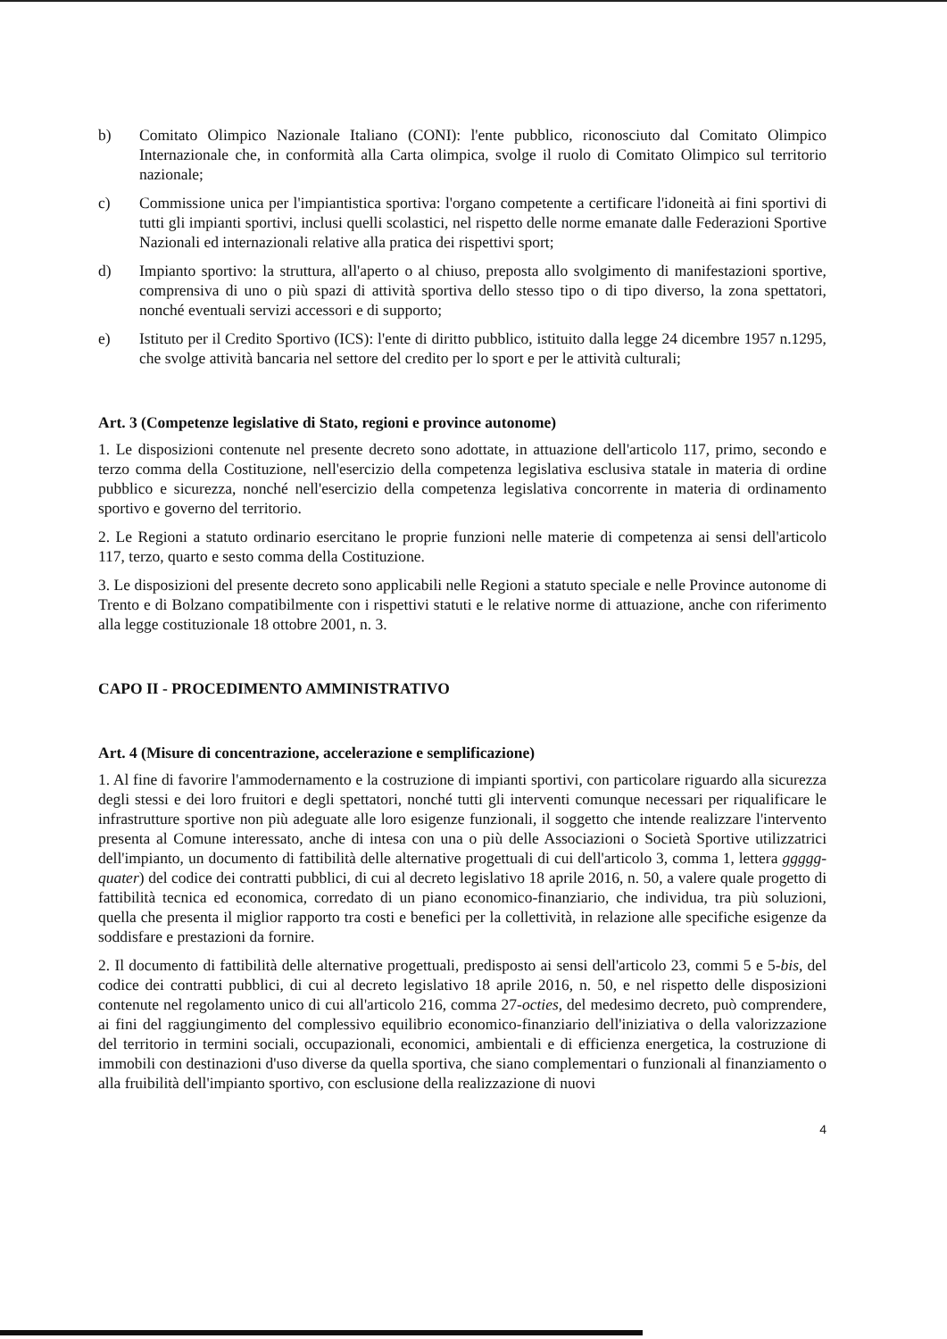b) Comitato Olimpico Nazionale Italiano (CONI): l'ente pubblico, riconosciuto dal Comitato Olimpico Internazionale che, in conformità alla Carta olimpica, svolge il ruolo di Comitato Olimpico sul territorio nazionale;
c) Commissione unica per l'impiantistica sportiva: l'organo competente a certificare l'idoneità ai fini sportivi di tutti gli impianti sportivi, inclusi quelli scolastici, nel rispetto delle norme emanate dalle Federazioni Sportive Nazionali ed internazionali relative alla pratica dei rispettivi sport;
d) Impianto sportivo: la struttura, all'aperto o al chiuso, preposta allo svolgimento di manifestazioni sportive, comprensiva di uno o più spazi di attività sportiva dello stesso tipo o di tipo diverso, la zona spettatori, nonché eventuali servizi accessori e di supporto;
e) Istituto per il Credito Sportivo (ICS): l'ente di diritto pubblico, istituito dalla legge 24 dicembre 1957 n.1295, che svolge attività bancaria nel settore del credito per lo sport e per le attività culturali;
Art. 3 (Competenze legislative di Stato, regioni e province autonome)
1. Le disposizioni contenute nel presente decreto sono adottate, in attuazione dell'articolo 117, primo, secondo e terzo comma della Costituzione, nell'esercizio della competenza legislativa esclusiva statale in materia di ordine pubblico e sicurezza, nonché nell'esercizio della competenza legislativa concorrente in materia di ordinamento sportivo e governo del territorio.
2. Le Regioni a statuto ordinario esercitano le proprie funzioni nelle materie di competenza ai sensi dell'articolo 117, terzo, quarto e sesto comma della Costituzione.
3. Le disposizioni del presente decreto sono applicabili nelle Regioni a statuto speciale e nelle Province autonome di Trento e di Bolzano compatibilmente con i rispettivi statuti e le relative norme di attuazione, anche con riferimento alla legge costituzionale 18 ottobre 2001, n. 3.
CAPO II - PROCEDIMENTO AMMINISTRATIVO
Art. 4 (Misure di concentrazione, accelerazione e semplificazione)
1. Al fine di favorire l'ammodernamento e la costruzione di impianti sportivi, con particolare riguardo alla sicurezza degli stessi e dei loro fruitori e degli spettatori, nonché tutti gli interventi comunque necessari per riqualificare le infrastrutture sportive non più adeguate alle loro esigenze funzionali, il soggetto che intende realizzare l'intervento presenta al Comune interessato, anche di intesa con una o più delle Associazioni o Società Sportive utilizzatrici dell'impianto, un documento di fattibilità delle alternative progettuali di cui dell'articolo 3, comma 1, lettera ggggg-quater) del codice dei contratti pubblici, di cui al decreto legislativo 18 aprile 2016, n. 50, a valere quale progetto di fattibilità tecnica ed economica, corredato di un piano economico-finanziario, che individua, tra più soluzioni, quella che presenta il miglior rapporto tra costi e benefici per la collettività, in relazione alle specifiche esigenze da soddisfare e prestazioni da fornire.
2. Il documento di fattibilità delle alternative progettuali, predisposto ai sensi dell'articolo 23, commi 5 e 5-bis, del codice dei contratti pubblici, di cui al decreto legislativo 18 aprile 2016, n. 50, e nel rispetto delle disposizioni contenute nel regolamento unico di cui all'articolo 216, comma 27-octies, del medesimo decreto, può comprendere, ai fini del raggiungimento del complessivo equilibrio economico-finanziario dell'iniziativa o della valorizzazione del territorio in termini sociali, occupazionali, economici, ambientali e di efficienza energetica, la costruzione di immobili con destinazioni d'uso diverse da quella sportiva, che siano complementari o funzionali al finanziamento o alla fruibilità dell'impianto sportivo, con esclusione della realizzazione di nuovi
4